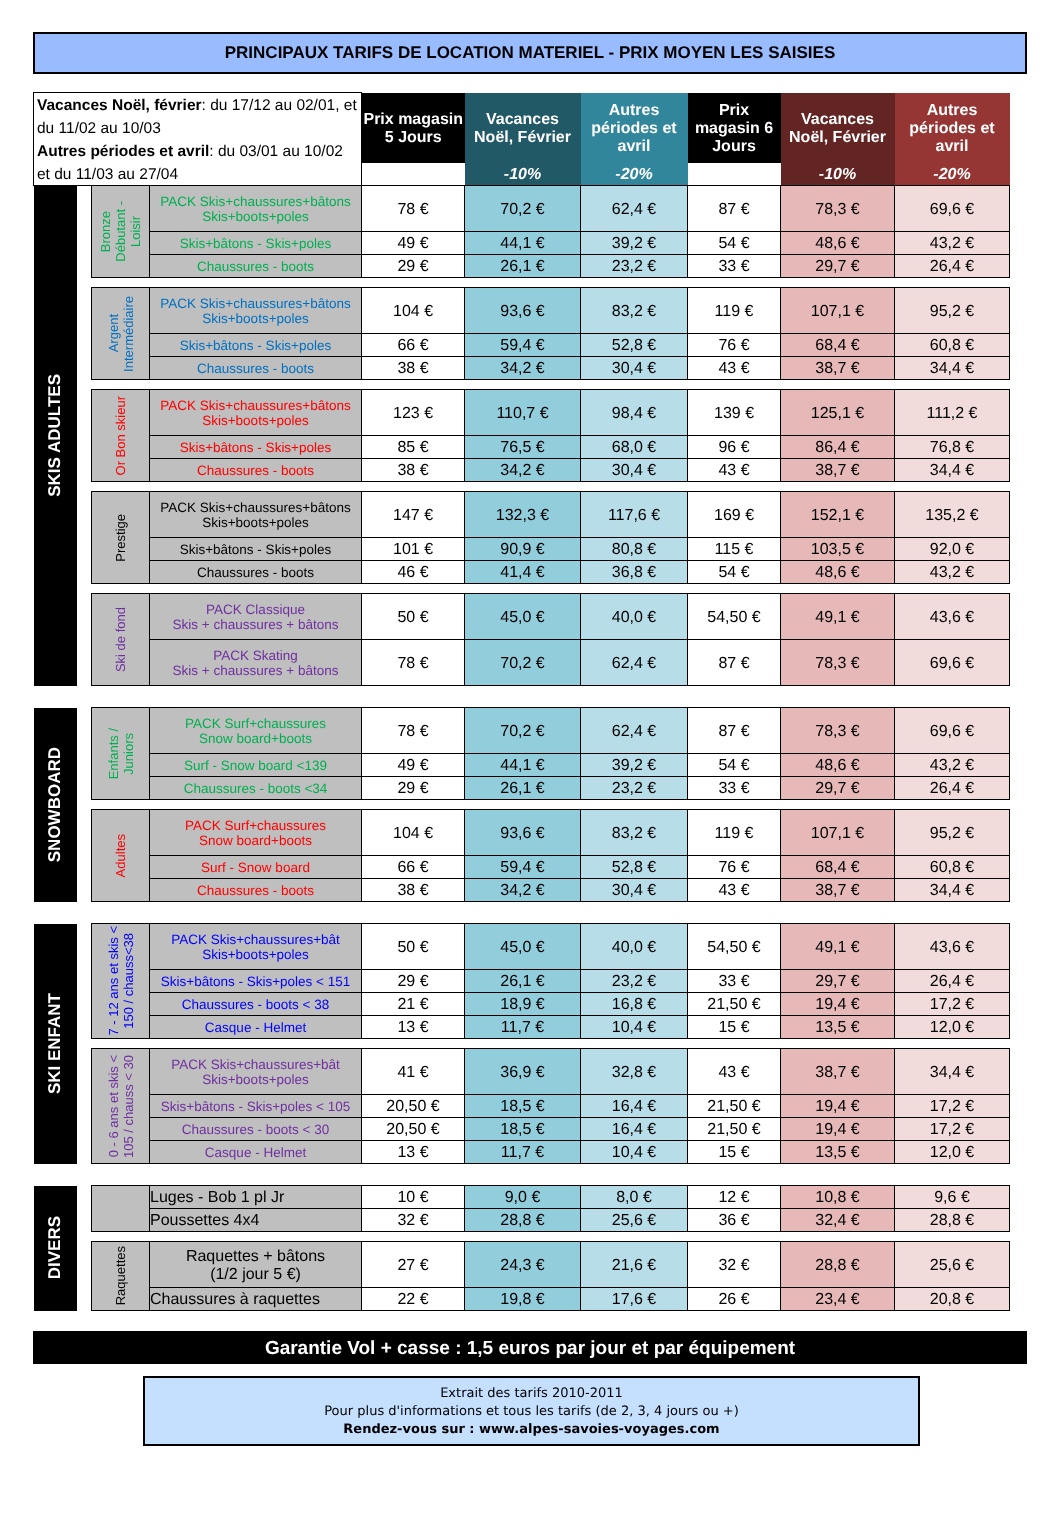PRINCIPAUX TARIFS DE LOCATION MATERIEL - PRIX MOYEN LES SAISIES
| Vacances Noël, février : du 17/12 au 02/01, et du 11/02 au 10/03 Autres périodes et avril : du 03/01 au 10/02 et du 11/03 au 27/04 | | | | Prix magasin 5 Jours | Vacances Noël, Février | Autres périodes et avril | Prix magasin 6 Jours | Vacances Noël, Février | Autres périodes et avril |
| | | | | | -10% | -20% | | -10% | -20% |
| SKIS ADULTES | | Bronze Débutant - Loisir | PACK Skis+chaussures+bâtons Skis+boots+poles | 78 € | 70,2 € | 62,4 € | 87 € | 78,3 € | 69,6 € |
| | | | Skis+bâtons - Skis+poles | 49 € | 44,1 € | 39,2 € | 54 € | 48,6 € | 43,2 € |
| | | | Chaussures - boots | 29 € | 26,1 € | 23,2 € | 33 € | 29,7 € | 26,4 € |
| | | Argent Intermédiaire | PACK Skis+chaussures+bâtons Skis+boots+poles | 104 € | 93,6 € | 83,2 € | 119 € | 107,1 € | 95,2 € |
| | | | Skis+bâtons - Skis+poles | 66 € | 59,4 € | 52,8 € | 76 € | 68,4 € | 60,8 € |
| | | | Chaussures - boots | 38 € | 34,2 € | 30,4 € | 43 € | 38,7 € | 34,4 € |
| | | Or Bon skieur | PACK Skis+chaussures+bâtons Skis+boots+poles | 123 € | 110,7 € | 98,4 € | 139 € | 125,1 € | 111,2 € |
| | | | Skis+bâtons - Skis+poles | 85 € | 76,5 € | 68,0 € | 96 € | 86,4 € | 76,8 € |
| | | | Chaussures - boots | 38 € | 34,2 € | 30,4 € | 43 € | 38,7 € | 34,4 € |
| | | Prestige | PACK Skis+chaussures+bâtons Skis+boots+poles | 147 € | 132,3 € | 117,6 € | 169 € | 152,1 € | 135,2 € |
| | | | Skis+bâtons - Skis+poles | 101 € | 90,9 € | 80,8 € | 115 € | 103,5 € | 92,0 € |
| | | | Chaussures - boots | 46 € | 41,4 € | 36,8 € | 54 € | 48,6 € | 43,2 € |
| | | Ski de fond | PACK Classique Skis + chaussures + bâtons | 50 € | 45,0 € | 40,0 € | 54,50 € | 49,1 € | 43,6 € |
| | | | PACK Skating Skis + chaussures + bâtons | 78 € | 70,2 € | 62,4 € | 87 € | 78,3 € | 69,6 € |
| SNOWBOARD | | Enfants / Juniors | PACK Surf+chaussures Snow board+boots | 78 € | 70,2 € | 62,4 € | 87 € | 78,3 € | 69,6 € |
| | | | Surf - Snow board <139 | 49 € | 44,1 € | 39,2 € | 54 € | 48,6 € | 43,2 € |
| | | | Chaussures - boots <34 | 29 € | 26,1 € | 23,2 € | 33 € | 29,7 € | 26,4 € |
| | | Adultes | PACK Surf+chaussures Snow board+boots | 104 € | 93,6 € | 83,2 € | 119 € | 107,1 € | 95,2 € |
| | | | Surf - Snow board | 66 € | 59,4 € | 52,8 € | 76 € | 68,4 € | 60,8 € |
| | | | Chaussures - boots | 38 € | 34,2 € | 30,4 € | 43 € | 38,7 € | 34,4 € |
| SKI ENFANT | | 7 - 12 ans et skis < 150 / chauss<38 | PACK Skis+chaussures+bât Skis+boots+poles | 50 € | 45,0 € | 40,0 € | 54,50 € | 49,1 € | 43,6 € |
| | | | Skis+bâtons - Skis+poles < 151 | 29 € | 26,1 € | 23,2 € | 33 € | 29,7 € | 26,4 € |
| | | | Chaussures - boots < 38 | 21 € | 18,9 € | 16,8 € | 21,50 € | 19,4 € | 17,2 € |
| | | | Casque - Helmet | 13 € | 11,7 € | 10,4 € | 15 € | 13,5 € | 12,0 € |
| | | 0 - 6 ans et skis < 105 / chauss < 30 | PACK Skis+chaussures+bât Skis+boots+poles | 41 € | 36,9 € | 32,8 € | 43 € | 38,7 € | 34,4 € |
| | | | Skis+bâtons - Skis+poles < 105 | 20,50 € | 18,5 € | 16,4 € | 21,50 € | 19,4 € | 17,2 € |
| | | | Chaussures - boots < 30 | 20,50 € | 18,5 € | 16,4 € | 21,50 € | 19,4 € | 17,2 € |
| | | | Casque - Helmet | 13 € | 11,7 € | 10,4 € | 15 € | 13,5 € | 12,0 € |
| DIVERS | | | Luges - Bob 1 pl Jr | 10 € | 9,0 € | 8,0 € | 12 € | 10,8 € | 9,6 € |
| | | | Poussettes 4x4 | 32 € | 28,8 € | 25,6 € | 36 € | 32,4 € | 28,8 € |
| | | Raquettes | Raquettes + bâtons (1/2 jour 5 €) | 27 € | 24,3 € | 21,6 € | 32 € | 28,8 € | 25,6 € |
| | | | Chaussures à raquettes | 22 € | 19,8 € | 17,6 € | 26 € | 23,4 € | 20,8 € |
Garantie Vol + casse : 1,5 euros par jour et par équipement
Extrait des tarifs 2010-2011
Pour plus d'informations et tous les tarifs (de 2, 3, 4 jours ou +)
Rendez-vous sur : www.alpes-savoies-voyages.com